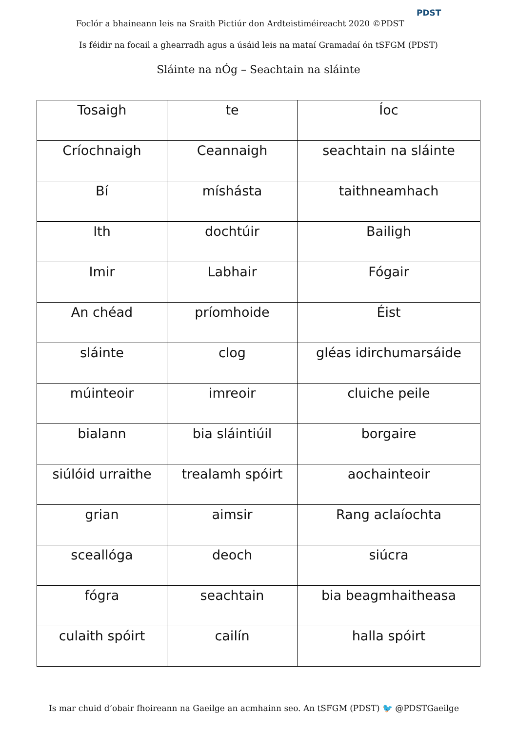Foclór a bhaineann leis na Sraith Pictiúr don Ardteistiméireacht 2020 ©PDST PDST
Is féidir na focail a ghearradh agus a úsáid leis na mataí Gramadaí ón tSFGM (PDST)
Sláinte na nÓg – Seachtain na sláinte
| Tosaigh | te | Íoc |
| Críochnaigh | Ceannaigh | seachtain na sláinte |
| Bí | míshásta | taithneamhach |
| Ith | dochtúir | Bailigh |
| Imir | Labhair | Fógair |
| An chéad | príomhoide | Éist |
| sláinte | clog | gléas idirchumarsáide |
| múinteoir | imreoir | cluiche peile |
| bialann | bia sláintiúil | borgaire |
| siúlóid urraithe | trealamh spóirt | aochainteoir |
| grian | aimsir | Rang aclaíochta |
| sceallóga | deoch | siúcra |
| fógra | seachtain | bia beagmhaitheasa |
| culaith spóirt | cailín | halla spóirt |
Is mar chuid d’obair fhoireann na Gaeilge an acmhainn seo. An tSFGM (PDST) 🐦 @PDSTGaeilge